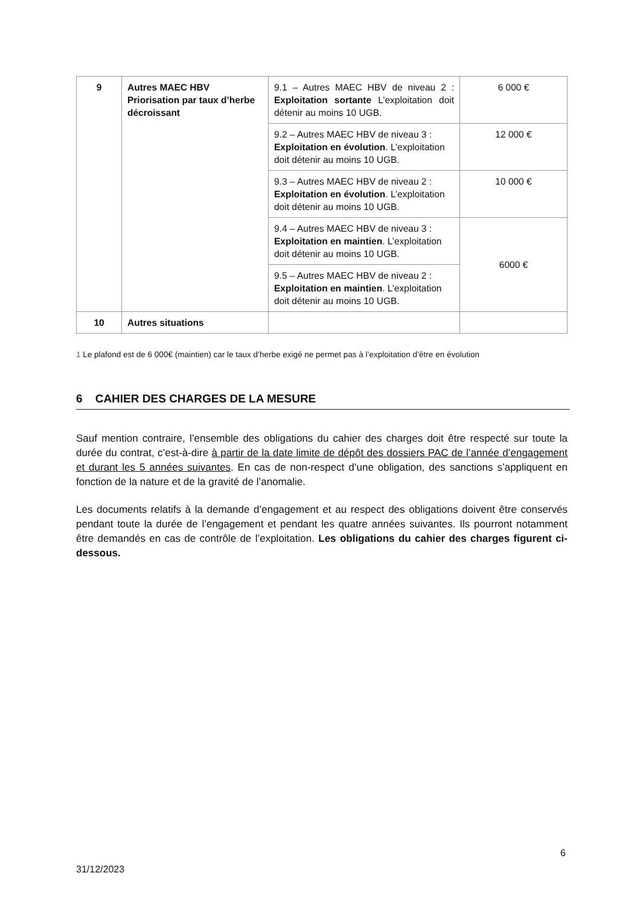| 9 | Autres MAEC HBV Priorisation par taux d’herbe décroissant | 9.1 – Autres MAEC HBV de niveau 2 : Exploitation sortante L’exploitation doit détenir au moins 10 UGB. | 6 000 € |
| | | 9.2 – Autres MAEC HBV de niveau 3 : Exploitation en évolution . L’exploitation doit détenir au moins 10 UGB. | 12 000 € |
| | | 9.3 – Autres MAEC HBV de niveau 2 : Exploitation en évolution . L’exploitation doit détenir au moins 10 UGB. | 10 000 € |
| | | 9.4 – Autres MAEC HBV de niveau 3 : Exploitation en maintien . L’exploitation doit détenir au moins 10 UGB. | 6000 € |
| | | 9.5 – Autres MAEC HBV de niveau 2 : Exploitation en maintien . L’exploitation doit détenir au moins 10 UGB. | |
| 10 | Autres situations | | |
1 Le plafond est de 6 000€ (maintien) car le taux d’herbe exigé ne permet pas à l’exploitation d’être en évolution
6 CAHIER DES CHARGES DE LA MESURE
Sauf mention contraire, l’ensemble des obligations du cahier des charges doit être respecté sur toute la durée du contrat, c’est-à-dire à partir de la date limite de dépôt des dossiers PAC de l’année d’engagement et durant les 5 années suivantes. En cas de non-respect d’une obligation, des sanctions s’appliquent en fonction de la nature et de la gravité de l’anomalie.
Les documents relatifs à la demande d’engagement et au respect des obligations doivent être conservés pendant toute la durée de l’engagement et pendant les quatre années suivantes. Ils pourront notamment être demandés en cas de contrôle de l’exploitation. Les obligations du cahier des charges figurent ci-dessous.
6
31/12/2023